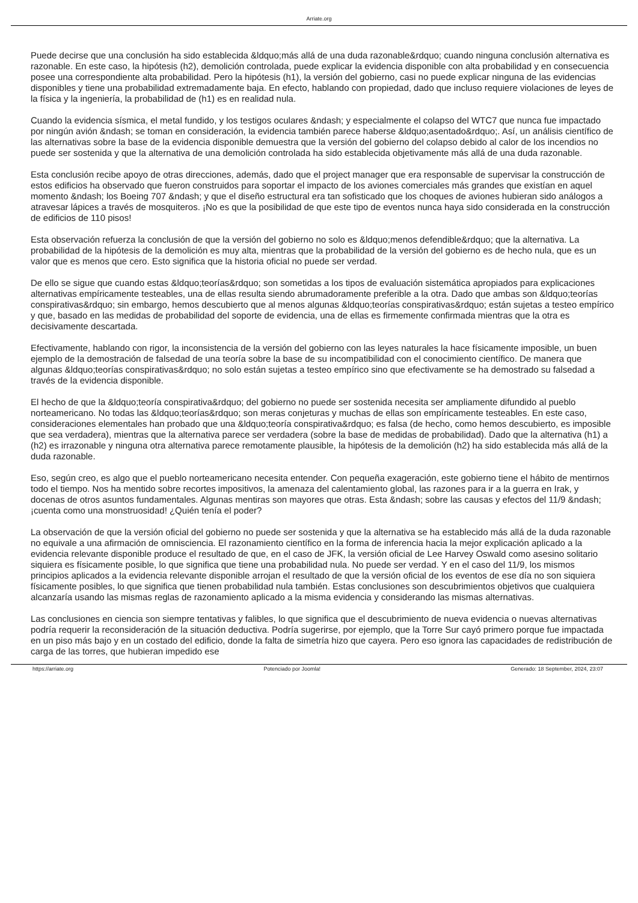Arriate.org
Puede decirse que una conclusión ha sido establecida &ldquo;más allá de una duda razonable&rdquo; cuando ninguna conclusión alternativa es razonable. En este caso, la hipótesis (h2), demolición controlada, puede explicar la evidencia disponible con alta probabilidad y en consecuencia posee una correspondiente alta probabilidad. Pero la hipótesis (h1), la versión del gobierno, casi no puede explicar ninguna de las evidencias disponibles y tiene una probabilidad extremadamente baja. En efecto, hablando con propiedad, dado que incluso requiere violaciones de leyes de la física y la ingeniería, la probabilidad de (h1) es en realidad nula.
Cuando la evidencia sísmica, el metal fundido, y los testigos oculares &ndash; y especialmente el colapso del WTC7 que nunca fue impactado por ningún avión &ndash; se toman en consideración, la evidencia también parece haberse &ldquo;asentado&rdquo;. Así, un análisis científico de las alternativas sobre la base de la evidencia disponible demuestra que la versión del gobierno del colapso debido al calor de los incendios no puede ser sostenida y que la alternativa de una demolición controlada ha sido establecida objetivamente más allá de una duda razonable.
Esta conclusión recibe apoyo de otras direcciones, además, dado que el project manager que era responsable de supervisar la construcción de estos edificios ha observado que fueron construidos para soportar el impacto de los aviones comerciales más grandes que existían en aquel momento &ndash; los Boeing 707 &ndash; y que el diseño estructural era tan sofisticado que los choques de aviones hubieran sido análogos a atravesar lápices a través de mosquiteros. ¡No es que la posibilidad de que este tipo de eventos nunca haya sido considerada en la construcción de edificios de 110 pisos!
Esta observación refuerza la conclusión de que la versión del gobierno no solo es &ldquo;menos defendible&rdquo; que la alternativa. La probabilidad de la hipótesis de la demolición es muy alta, mientras que la probabilidad de la versión del gobierno es de hecho nula, que es un valor que es menos que cero. Esto significa que la historia oficial no puede ser verdad.
De ello se sigue que cuando estas &ldquo;teorías&rdquo; son sometidas a los tipos de evaluación sistemática apropiados para explicaciones alternativas empíricamente testeables, una de ellas resulta siendo abrumadoramente preferible a la otra. Dado que ambas son &ldquo;teorías conspirativas&rdquo; sin embargo, hemos descubierto que al menos algunas &ldquo;teorías conspirativas&rdquo; están sujetas a testeo empírico y que, basado en las medidas de probabilidad del soporte de evidencia, una de ellas es firmemente confirmada mientras que la otra es decisivamente descartada.
Efectivamente, hablando con rigor, la inconsistencia de la versión del gobierno con las leyes naturales la hace físicamente imposible, un buen ejemplo de la demostración de falsedad de una teoría sobre la base de su incompatibilidad con el conocimiento científico. De manera que algunas &ldquo;teorías conspirativas&rdquo; no solo están sujetas a testeo empírico sino que efectivamente se ha demostrado su falsedad a través de la evidencia disponible.
El hecho de que la &ldquo;teoría conspirativa&rdquo; del gobierno no puede ser sostenida necesita ser ampliamente difundido al pueblo norteamericano. No todas las &ldquo;teorías&rdquo; son meras conjeturas y muchas de ellas son empíricamente testeables. En este caso, consideraciones elementales han probado que una &ldquo;teoría conspirativa&rdquo; es falsa (de hecho, como hemos descubierto, es imposible que sea verdadera), mientras que la alternativa parece ser verdadera (sobre la base de medidas de probabilidad). Dado que la alternativa (h1) a (h2) es irrazonable y ninguna otra alternativa parece remotamente plausible, la hipótesis de la demolición (h2) ha sido establecida más allá de la duda razonable.
Eso, según creo, es algo que el pueblo norteamericano necesita entender. Con pequeña exageración, este gobierno tiene el hábito de mentirnos todo el tiempo. Nos ha mentido sobre recortes impositivos, la amenaza del calentamiento global, las razones para ir a la guerra en Irak, y docenas de otros asuntos fundamentales. Algunas mentiras son mayores que otras. Esta &ndash; sobre las causas y efectos del 11/9 &ndash; ¡cuenta como una monstruosidad! ¿Quién tenía el poder?
La observación de que la versión oficial del gobierno no puede ser sostenida y que la alternativa se ha establecido más allá de la duda razonable no equivale a una afirmación de omnisciencia. El razonamiento científico en la forma de inferencia hacia la mejor explicación aplicado a la evidencia relevante disponible produce el resultado de que, en el caso de JFK, la versión oficial de Lee Harvey Oswald como asesino solitario siquiera es físicamente posible, lo que significa que tiene una probabilidad nula. No puede ser verdad. Y en el caso del 11/9, los mismos principios aplicados a la evidencia relevante disponible arrojan el resultado de que la versión oficial de los eventos de ese día no son siquiera físicamente posibles, lo que significa que tienen probabilidad nula también. Estas conclusiones son descubrimientos objetivos que cualquiera alcanzaría usando las mismas reglas de razonamiento aplicado a la misma evidencia y considerando las mismas alternativas.
Las conclusiones en ciencia son siempre tentativas y falibles, lo que significa que el descubrimiento de nueva evidencia o nuevas alternativas podría requerir la reconsideración de la situación deductiva. Podría sugerirse, por ejemplo, que la Torre Sur cayó primero porque fue impactada en un piso más bajo y en un costado del edificio, donde la falta de simetría hizo que cayera. Pero eso ignora las capacidades de redistribución de carga de las torres, que hubieran impedido ese
https://arriate.org Potenciado por Joomla! Generado: 18 September, 2024, 23:07